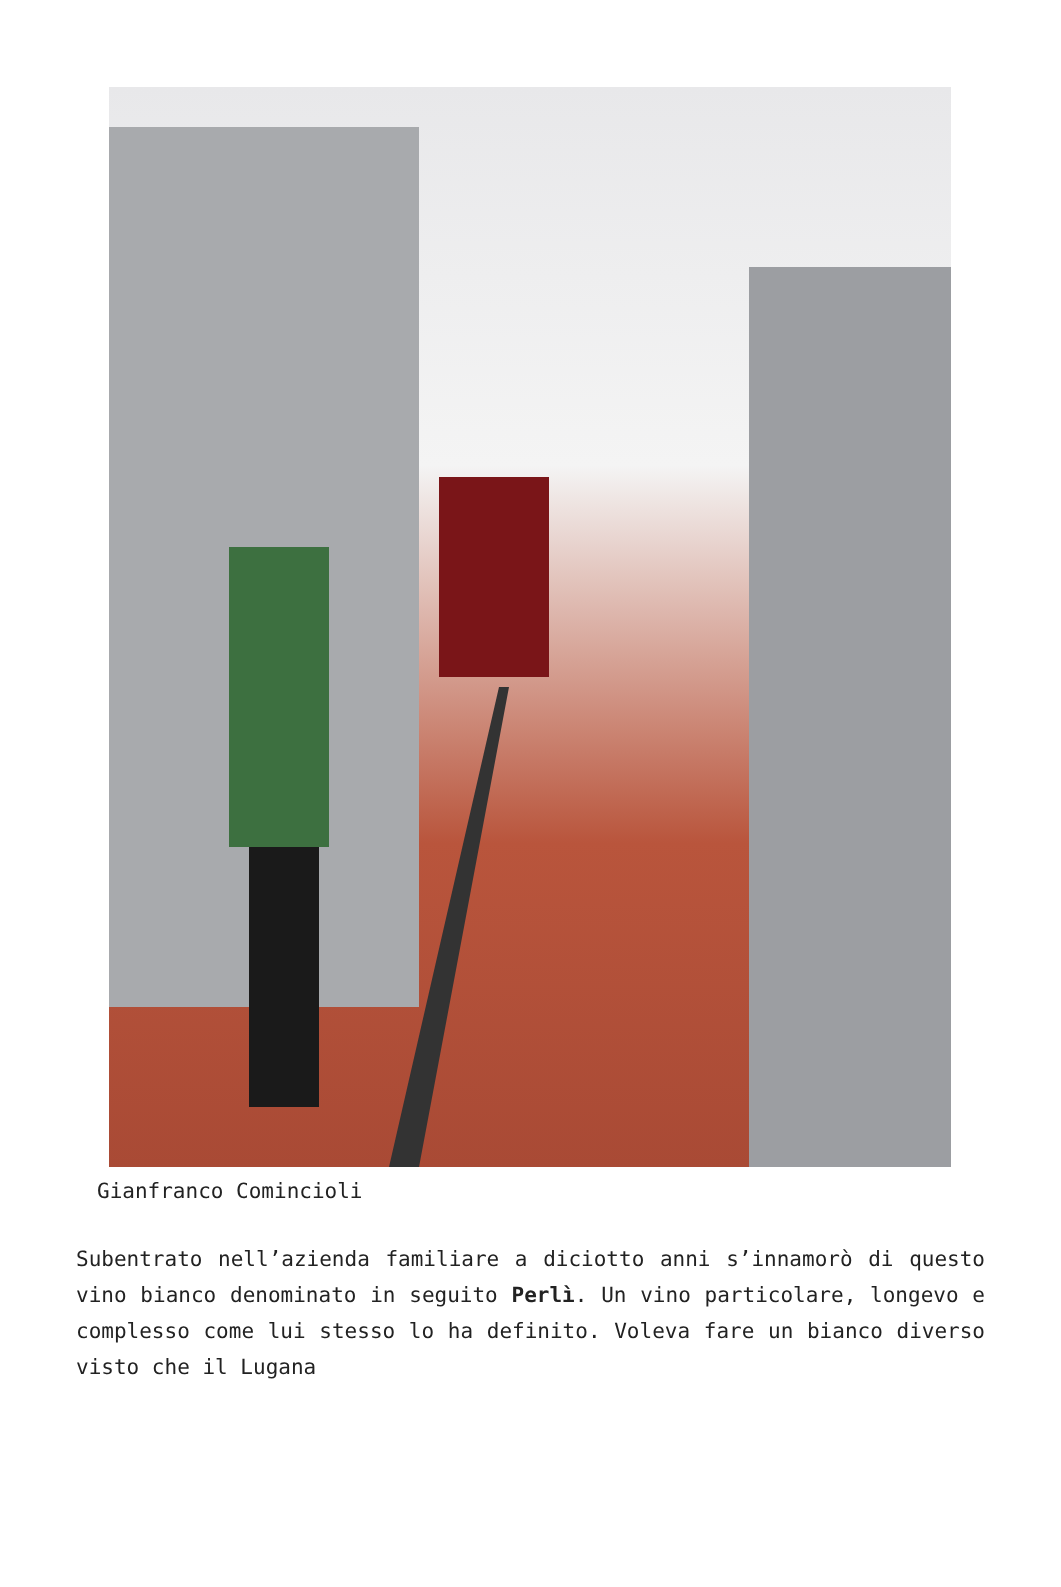Gianfranco Comincioli
Subentrato nell’azienda familiare a diciotto anni s’innamorò di questo vino bianco denominato in seguito Perlì. Un vino particolare, longevo e complesso come lui stesso lo ha definito. Voleva fare un bianco diverso visto che il Lugana